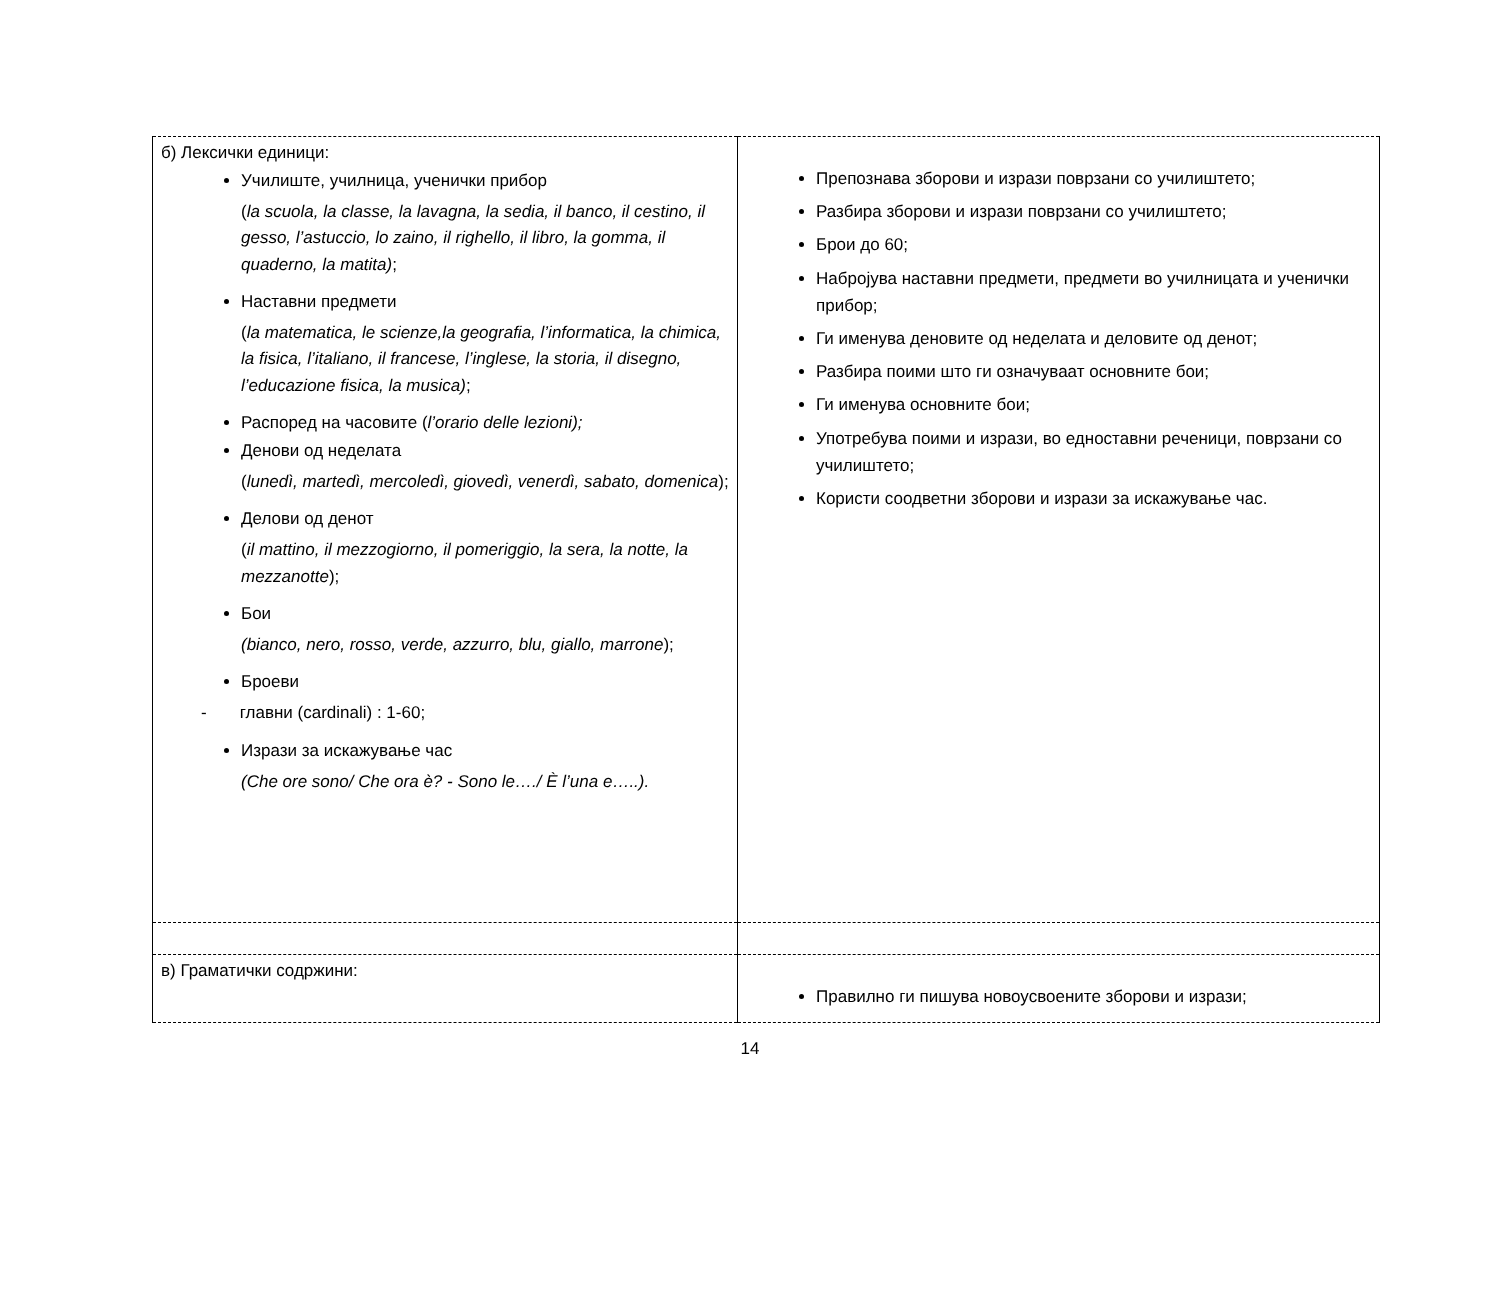| б) Лексички единици: Училиште, училница, ученички прибор ( la scuola, la classe, la lavagna, la sedia, il banco, il cestino, il gesso, l’astuccio, lo zaino, il righello, il libro, la gomma, il quaderno, la matita) ; Наставни предмети ( la matematica, le scienze,la geografia, l’informatica, la chimica, la fisica, l’italiano, il francese, l’inglese, la storia, il disegno, l’educazione fisica, la musica) ; Распоред на часовите ( l’orario delle lezioni); Денови од неделата ( lunedì, martedì, mercoledì, giovedì, venerdì, sabato, domenica ); Делови од денот ( il mattino, il mezzogiorno, il pomeriggio, la sera, la notte, la mezzanotte ); Бои (bianco, nero, rosso, verde, azzurro, blu, giallo, marrone ); Броеви - главни (cardinali) : 1-60; Изрази за искажување час (Che ore sono/ Che ora è? - Sono le…./ È l’una e…..). | Препознава зборови и изрази поврзани со училиштето; Разбира зборови и изрази поврзани со училиштето; Брои до 60; Набројува наставни предмети, предмети во училницата и ученички прибор; Ги именува деновите од неделата и деловите од денот; Разбира поими што ги означуваат основните бои; Ги именува основните бои; Употребува поими и изрази, во едноставни реченици, поврзани со училиштето; Користи соодветни зборови и изрази за искажување час. |
| в) Граматички содржини: | Правилно ги пишува новоусвоените зборови и изрази; |
14